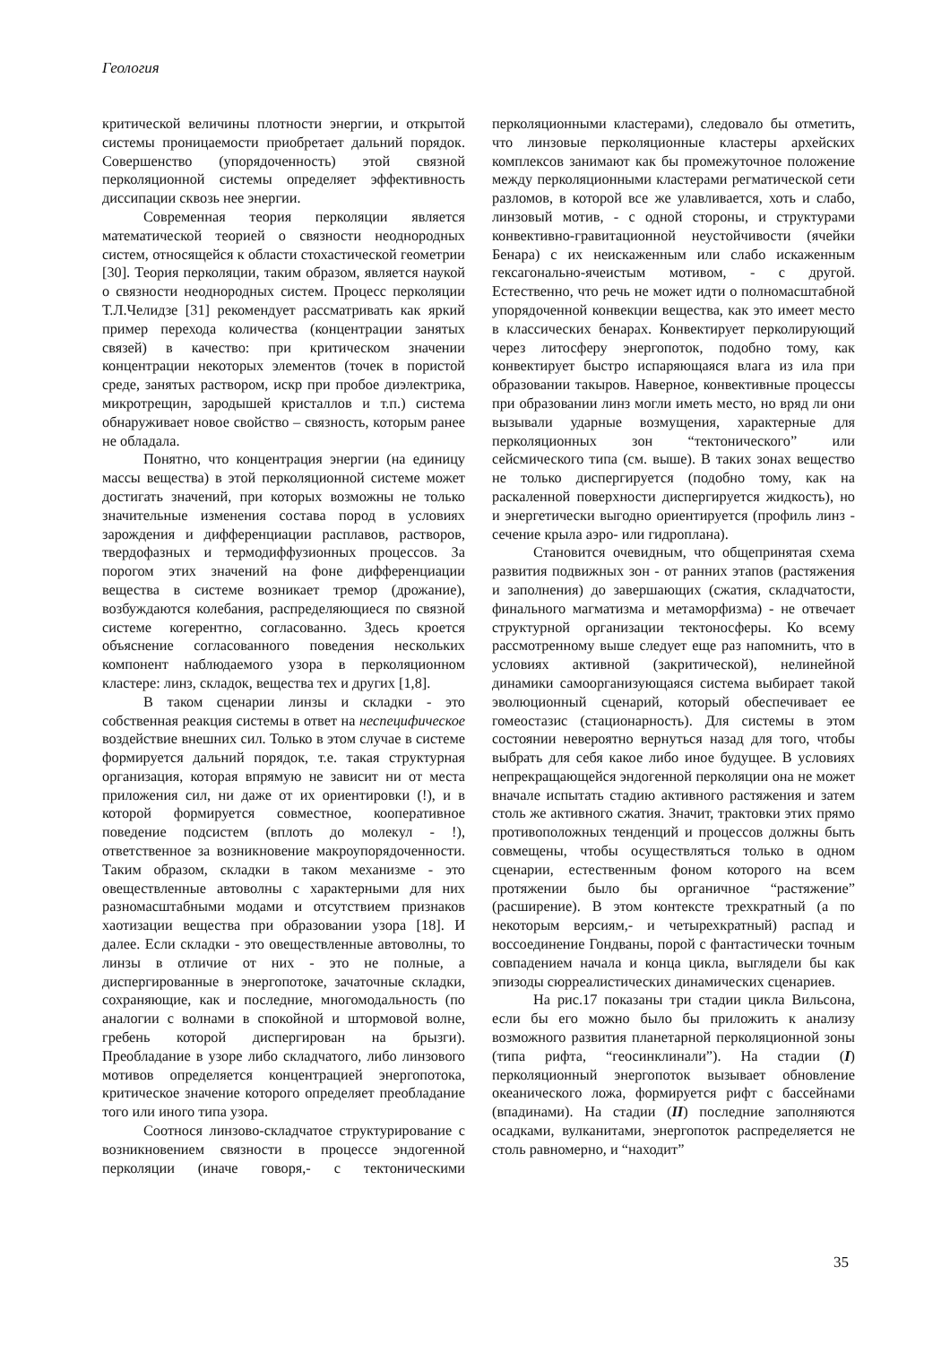Геология
критической величины плотности энергии, и открытой системы проницаемости приобретает дальний порядок. Совершенство (упорядоченность) этой связной перколяционной системы определяет эффективность диссипации сквозь нее энергии.
Современная теория перколяции является математической теорией о связности неоднородных систем, относящейся к области стохастической геометрии [30]. Теория перколяции, таким образом, является наукой о связности неоднородных систем. Процесс перколяции Т.Л.Челидзе [31] рекомендует рассматривать как яркий пример перехода количества (концентрации занятых связей) в качество: при критическом значении концентрации некоторых элементов (точек в пористой среде, занятых раствором, искр при пробое диэлектрика, микротрещин, зародышей кристаллов и т.п.) система обнаруживает новое свойство – связность, которым ранее не обладала.
Понятно, что концентрация энергии (на единицу массы вещества) в этой перколяционной системе может достигать значений, при которых возможны не только значительные изменения состава пород в условиях зарождения и дифференциации расплавов, растворов, твердофазных и термодиффузионных процессов. За порогом этих значений на фоне дифференциации вещества в системе возникает тремор (дрожание), возбуждаются колебания, распределяющиеся по связной системе когерентно, согласованно. Здесь кроется объяснение согласованного поведения нескольких компонент наблюдаемого узора в перколяционном кластере: линз, складок, вещества тех и других [1,8].
В таком сценарии линзы и складки - это собственная реакция системы в ответ на неспецифическое воздействие внешних сил. Только в этом случае в системе формируется дальний порядок, т.е. такая структурная организация, которая впрямую не зависит ни от места приложения сил, ни даже от их ориентировки (!), и в которой формируется совместное, кооперативное поведение подсистем (вплоть до молекул - !), ответственное за возникновение макроупорядоченности. Таким образом, складки в таком механизме - это овеществленные автоволны с характерными для них разномасштабными модами и отсутствием признаков хаотизации вещества при образовании узора [18]. И далее. Если складки - это овеществленные автоволны, то линзы в отличие от них - это не полные, а диспергированные в энергопотоке, зачаточные складки, сохраняющие, как и последние, многомодальность (по аналогии с волнами в спокойной и штормовой волне, гребень которой диспергирован на брызги). Преобладание в узоре либо складчатого, либо линзового мотивов определяется концентрацией энергопотока, критическое значение которого определяет преобладание того или иного типа узора.
Соотнося линзово-складчатое структурирование с возникновением связности в процессе эндогенной перколяции (иначе говоря,- с тектоническими перколяционными кластерами), следовало бы отметить, что линзовые перколяционные кластеры архейских комплексов занимают как бы промежуточное положение между перколяционными кластерами регматической сети разломов, в которой все же улавливается, хоть и слабо, линзовый мотив, - с одной стороны, и структурами конвективно-гравитационной неустойчивости (ячейки Бенара) с их неискаженным или слабо искаженным гексагонально-ячеистым мотивом, - с другой. Естественно, что речь не может идти о полномасштабной упорядоченной конвекции вещества, как это имеет место в классических бенарах. Конвектирует перколирующий через литосферу энергопоток, подобно тому, как конвектирует быстро испаряющаяся влага из ила при образовании такыров. Наверное, конвективные процессы при образовании линз могли иметь место, но вряд ли они вызывали ударные возмущения, характерные для перколяционных зон “тектонического” или сейсмического типа (см. выше). В таких зонах вещество не только диспергируется (подобно тому, как на раскаленной поверхности диспергируется жидкость), но и энергетически выгодно ориентируется (профиль линз - сечение крыла аэро- или гидроплана).
Становится очевидным, что общепринятая схема развития подвижных зон - от ранних этапов (растяжения и заполнения) до завершающих (сжатия, складчатости, финального магматизма и метаморфизма) - не отвечает структурной организации тектоносферы. Ко всему рассмотренному выше следует еще раз напомнить, что в условиях активной (закритической), нелинейной динамики самоорганизующаяся система выбирает такой эволюционный сценарий, который обеспечивает ее гомеостазис (стационарность). Для системы в этом состоянии невероятно вернуться назад для того, чтобы выбрать для себя какое либо иное будущее. В условиях непрекращающейся эндогенной перколяции она не может вначале испытать стадию активного растяжения и затем столь же активного сжатия. Значит, трактовки этих прямо противоположных тенденций и процессов должны быть совмещены, чтобы осуществляться только в одном сценарии, естественным фоном которого на всем протяжении было бы органичное “растяжение” (расширение). В этом контексте трехкратный (а по некоторым версиям,- и четырехкратный) распад и воссоединение Гондваны, порой с фантастически точным совпадением начала и конца цикла, выглядели бы как эпизоды сюрреалистических динамических сценариев.
На рис.17 показаны три стадии цикла Вильсона, если бы его можно было бы приложить к анализу возможного развития планетарной перколяционной зоны (типа рифта, “геосинклинали”). На стадии (I) перколяционный энергопоток вызывает обновление океанического ложа, формируется рифт с бассейнами (впадинами). На стадии (II) последние заполняются осадками, вулканитами, энергопоток распределяется не столь равномерно, и “находит”
35